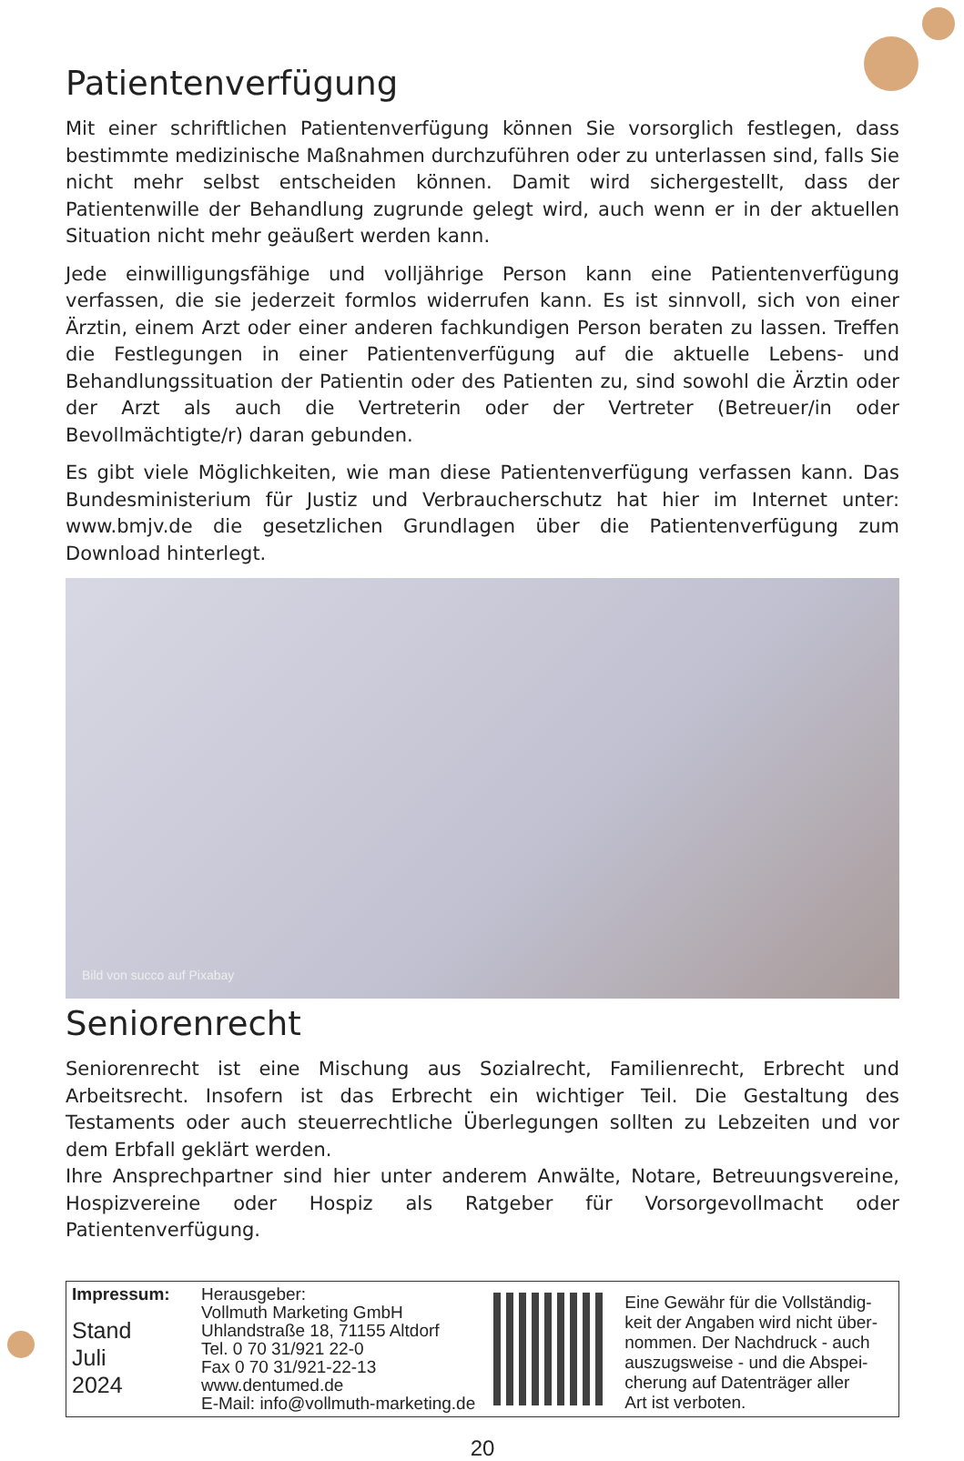Patientenverfügung
Mit einer schriftlichen Patientenverfügung können Sie vorsorglich festlegen, dass bestimmte medizinische Maßnahmen durchzuführen oder zu unterlassen sind, falls Sie nicht mehr selbst entscheiden können. Damit wird sichergestellt, dass der Patientenwille der Behandlung zugrunde gelegt wird, auch wenn er in der aktuellen Situation nicht mehr geäußert werden kann.
Jede einwilligungsfähige und volljährige Person kann eine Patientenverfügung verfassen, die sie jederzeit formlos widerrufen kann. Es ist sinnvoll, sich von einer Ärztin, einem Arzt oder einer anderen fachkundigen Person beraten zu lassen. Treffen die Festlegungen in einer Patientenverfügung auf die aktuelle Lebens- und Behandlungssituation der Patientin oder des Patienten zu, sind sowohl die Ärztin oder der Arzt als auch die Vertreterin oder der Vertreter (Betreuer/in oder Bevollmächtigte/r) daran gebunden.
Es gibt viele Möglichkeiten, wie man diese Patientenverfügung verfassen kann. Das Bundesministerium für Justiz und Verbraucherschutz hat hier im Internet unter: www.bmjv.de die gesetzlichen Grundlagen über die Patientenverfügung zum Download hinterlegt.
Bild von succo auf Pixabay
Seniorenrecht
Seniorenrecht ist eine Mischung aus Sozialrecht, Familienrecht, Erbrecht und Arbeitsrecht. Insofern ist das Erbrecht ein wichtiger Teil. Die Gestaltung des Testaments oder auch steuerrechtliche Überlegungen sollten zu Lebzeiten und vor dem Erbfall geklärt werden.
Ihre Ansprechpartner sind hier unter anderem Anwälte, Notare, Betreuungsvereine, Hospizvereine oder Hospiz als Ratgeber für Vorsorgevollmacht oder Patientenverfügung.
Impressum:
Stand
Juli
2024
Herausgeber:
Vollmuth Marketing GmbH
Uhlandstraße 18, 71155 Altdorf
Tel. 0 70 31/921 22-0
Fax 0 70 31/921-22-13
www.dentumed.de
E-Mail: info@vollmuth-marketing.de
Eine Gewähr für die Vollständig-
keit der Angaben wird nicht über-
nommen. Der Nachdruck - auch
auszugsweise - und die Abspei-
cherung auf Datenträger aller
Art ist verboten.
20